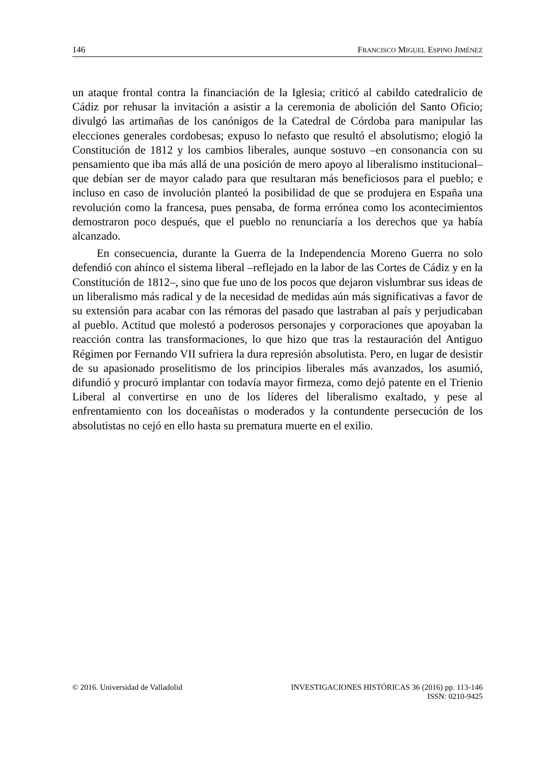146 FRANCISCO MIGUEL ESPINO JIMÉNEZ
un ataque frontal contra la financiación de la Iglesia; criticó al cabildo catedralicio de Cádiz por rehusar la invitación a asistir a la ceremonia de abolición del Santo Oficio; divulgó las artimañas de los canónigos de la Catedral de Córdoba para manipular las elecciones generales cordobesas; expuso lo nefasto que resultó el absolutismo; elogió la Constitución de 1812 y los cambios liberales, aunque sostuvo –en consonancia con su pensamiento que iba más allá de una posición de mero apoyo al liberalismo institucional– que debían ser de mayor calado para que resultaran más beneficiosos para el pueblo; e incluso en caso de involución planteó la posibilidad de que se produjera en España una revolución como la francesa, pues pensaba, de forma errónea como los acontecimientos demostraron poco después, que el pueblo no renunciaría a los derechos que ya había alcanzado.
En consecuencia, durante la Guerra de la Independencia Moreno Guerra no solo defendió con ahínco el sistema liberal –reflejado en la labor de las Cortes de Cádiz y en la Constitución de 1812–, sino que fue uno de los pocos que dejaron vislumbrar sus ideas de un liberalismo más radical y de la necesidad de medidas aún más significativas a favor de su extensión para acabar con las rémoras del pasado que lastraban al país y perjudicaban al pueblo. Actitud que molestó a poderosos personajes y corporaciones que apoyaban la reacción contra las transformaciones, lo que hizo que tras la restauración del Antiguo Régimen por Fernando VII sufriera la dura represión absolutista. Pero, en lugar de desistir de su apasionado proselitismo de los principios liberales más avanzados, los asumió, difundió y procuró implantar con todavía mayor firmeza, como dejó patente en el Trienio Liberal al convertirse en uno de los líderes del liberalismo exaltado, y pese al enfrentamiento con los doceañistas o moderados y la contundente persecución de los absolutistas no cejó en ello hasta su prematura muerte en el exilio.
© 2016. Universidad de Valladolid INVESTIGACIONES HISTÓRICAS 36 (2016) pp. 113-146
ISSN: 0210-9425